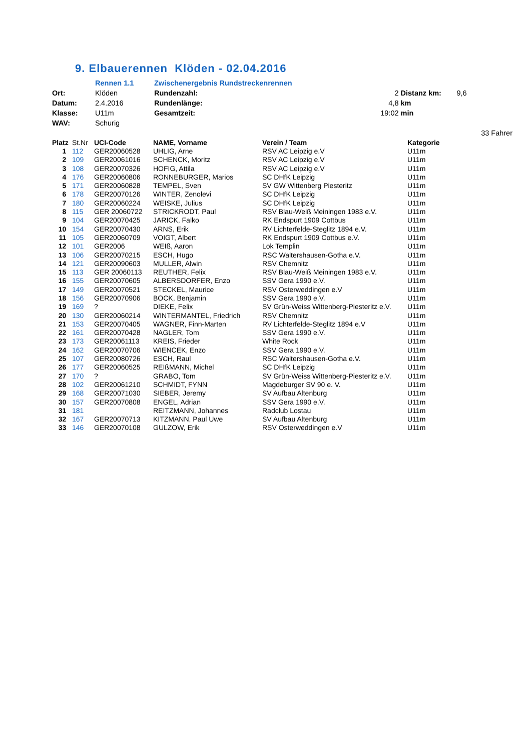9. Elbauerennen Klöden - 02.04.2016
| | Rennen 1.1 | Zwischenergebnis Rundstreckenrennen | | | |
| Ort: | Klöden | Rundenzahl: | 2 | Distanz km: | 9,6 |
| Datum: | 2.4.2016 | Rundenlänge: | 4,8 | km | |
| Klasse: | U11m | Gesamtzeit: | 19:02 | min | |
| WAV: | Schurig | | | | |
| | | | | | 33 Fahrer |
| Platz | St.Nr | UCI-Code | NAME, Vorname | Verein / Team | Kategorie |
| --- | --- | --- | --- | --- | --- |
| 1 | 112 | GER20060528 | UHLIG, Arne | RSV AC Leipzig e.V | U11m |
| 2 | 109 | GER20061016 | SCHENCK, Moritz | RSV AC Leipzig e.V | U11m |
| 3 | 108 | GER20070326 | HOFIG, Attila | RSV AC Leipzig e.V | U11m |
| 4 | 176 | GER20060806 | RONNEBURGER, Marios | SC DHfK Leipzig | U11m |
| 5 | 171 | GER20060828 | TEMPEL, Sven | SV GW Wittenberg Piesteritz | U11m |
| 6 | 178 | GER20070126 | WINTER, Zenolevi | SC DHfK Leipzig | U11m |
| 7 | 180 | GER20060224 | WEISKE, Julius | SC DHfK Leipzig | U11m |
| 8 | 115 | GER 20060722 | STRICKRODT, Paul | RSV Blau-Weiß Meiningen 1983 e.V. | U11m |
| 9 | 104 | GER20070425 | JARICK, Falko | RK Endspurt 1909 Cottbus | U11m |
| 10 | 154 | GER20070430 | ARNS, Erik | RV Lichterfelde-Steglitz 1894 e.V. | U11m |
| 11 | 105 | GER20060709 | VOIGT, Albert | RK Endspurt 1909 Cottbus e.V. | U11m |
| 12 | 101 | GER2006 | WEIß, Aaron | Lok Templin | U11m |
| 13 | 106 | GER20070215 | ESCH, Hugo | RSC Waltershausen-Gotha e.V. | U11m |
| 14 | 121 | GER20090603 | MULLER, Alwin | RSV Chemnitz | U11m |
| 15 | 113 | GER 20060113 | REUTHER, Felix | RSV Blau-Weiß Meiningen 1983 e.V. | U11m |
| 16 | 155 | GER20070605 | ALBERSDORFER, Enzo | SSV Gera 1990 e.V. | U11m |
| 17 | 149 | GER20070521 | STECKEL, Maurice | RSV Osterweddingen e.V | U11m |
| 18 | 156 | GER20070906 | BOCK, Benjamin | SSV Gera 1990 e.V. | U11m |
| 19 | 169 | ? | DIEKE, Felix | SV Grün-Weiss Wittenberg-Piesteritz e.V. | U11m |
| 20 | 130 | GER20060214 | WINTERMANTEL, Friedrich | RSV Chemnitz | U11m |
| 21 | 153 | GER20070405 | WAGNER, Finn-Marten | RV Lichterfelde-Steglitz 1894 e.V | U11m |
| 22 | 161 | GER20070428 | NAGLER, Tom | SSV Gera 1990 e.V. | U11m |
| 23 | 173 | GER20061113 | KREIS, Frieder | White Rock | U11m |
| 24 | 162 | GER20070706 | WIENCEK, Enzo | SSV Gera 1990 e.V. | U11m |
| 25 | 107 | GER20080726 | ESCH, Raul | RSC Waltershausen-Gotha e.V. | U11m |
| 26 | 177 | GER20060525 | REIßMANN, Michel | SC DHfK Leipzig | U11m |
| 27 | 170 | ? | GRABO, Tom | SV Grün-Weiss Wittenberg-Piesteritz e.V. | U11m |
| 28 | 102 | GER20061210 | SCHMIDT, FYNN | Magdeburger SV 90 e. V. | U11m |
| 29 | 168 | GER20071030 | SIEBER, Jeremy | SV Aufbau Altenburg | U11m |
| 30 | 157 | GER20070808 | ENGEL, Adrian | SSV Gera 1990 e.V. | U11m |
| 31 | 181 | | REITZMANN, Johannes | Radclub Lostau | U11m |
| 32 | 167 | GER20070713 | KITZMANN, Paul Uwe | SV Aufbau Altenburg | U11m |
| 33 | 146 | GER20070108 | GULZOW, Erik | RSV Osterweddingen e.V | U11m |